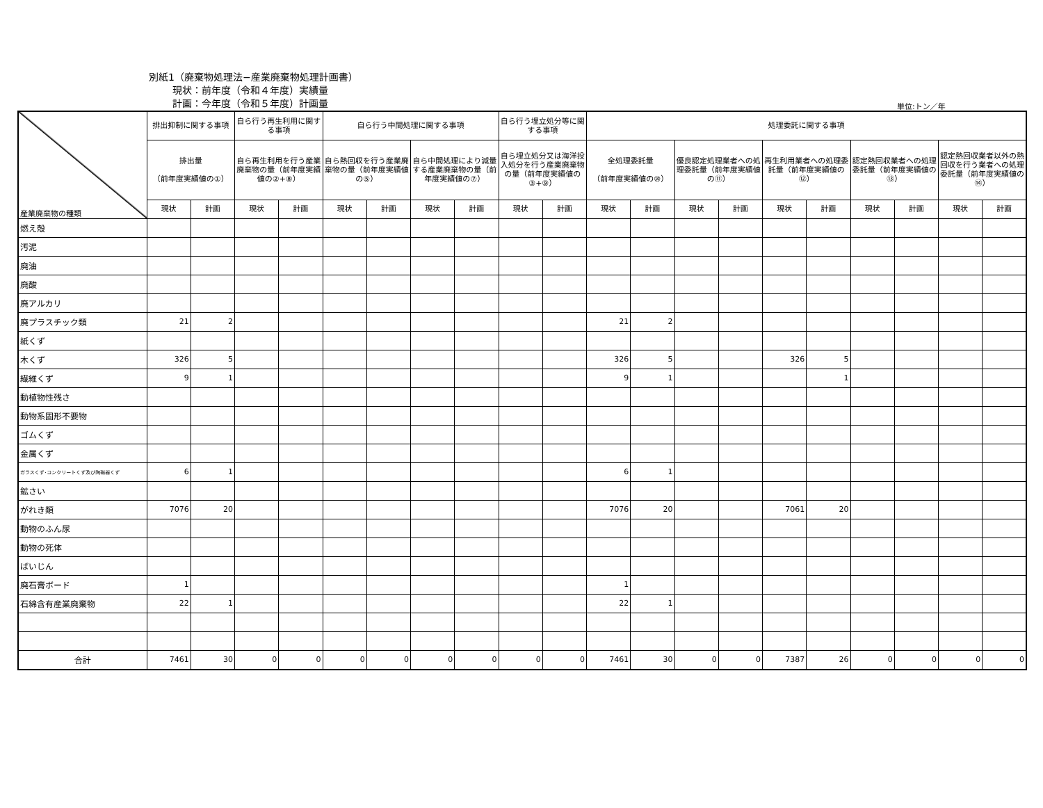別紙1（廃棄物処理法−産業廃棄物処理計画書）
現状：前年度（令和４年度）実績量
計画：今年度（令和５年度）計画量
単位:トン／年
| 産業廃棄物の種類 | 排出抑制に関する事項 | | 自ら行う再生利用に関する事項 | | 自ら行う中間処理に関する事項 | | | | 自ら行う埋立処分等に関する事項 | | 処理委託に関する事項 | | | | | | | | | |
| --- | --- | --- | --- | --- | --- | --- | --- | --- | --- | --- | --- | --- | --- | --- | --- | --- | --- | --- | --- | --- |
| | 排出量 （前年度実績値の①） | | 自ら再生利用を行う産業廃棄物の量（前年度実績値の②+⑧） | | 自ら熱回収を行う産業廃棄物の量（前年度実績値の⑤） | | 自ら中間処理により減量する産業廃棄物の量（前年度実績値の⑦） | | 自ら埋立処分又は海洋投入処分を行う産業廃棄物の量（前年度実績値の③+⑨） | | 全処理委託量 （前年度実績値の⑩） | | 優良認定処理業者への処理委託量（前年度実績値の⑪） | | 再生利用業者への処理委託量（前年度実績値の⑫） | | 認定熱回収業者への処理委託量（前年度実績値の⑬） | | 認定熱回収業者以外の熱回収を行う業者への処理委託量（前年度実績値の⑭） | |
| | 現状 | 計画 | 現状 | 計画 | 現状 | 計画 | 現状 | 計画 | 現状 | 計画 | 現状 | 計画 | 現状 | 計画 | 現状 | 計画 | 現状 | 計画 | 現状 | 計画 |
| 燃え殻 | | | | | | | | | | | | | | | | | | | | |
| 汚泥 | | | | | | | | | | | | | | | | | | | | |
| 廃油 | | | | | | | | | | | | | | | | | | | | |
| 廃酸 | | | | | | | | | | | | | | | | | | | | |
| 廃アルカリ | | | | | | | | | | | | | | | | | | | | |
| 廃プラスチック類 | 21 | 2 | | | | | | | | | 21 | 2 | | | | | | | | |
| 紙くず | | | | | | | | | | | | | | | | | | | | |
| 木くず | 326 | 5 | | | | | | | | | 326 | 5 | | | 326 | 5 | | | | |
| 繊維くず | 9 | 1 | | | | | | | | | 9 | 1 | | | | 1 | | | | |
| 動植物性残さ | | | | | | | | | | | | | | | | | | | | |
| 動物系固形不要物 | | | | | | | | | | | | | | | | | | | | |
| ゴムくず | | | | | | | | | | | | | | | | | | | | |
| 金属くず | | | | | | | | | | | | | | | | | | | | |
| ガラスくず･コンクリートくず及び陶磁器くず | 6 | 1 | | | | | | | | | 6 | 1 | | | | | | | | |
| 鉱さい | | | | | | | | | | | | | | | | | | | | |
| がれき類 | 7076 | 20 | | | | | | | | | 7076 | 20 | | | 7061 | 20 | | | | |
| 動物のふん尿 | | | | | | | | | | | | | | | | | | | | |
| 動物の死体 | | | | | | | | | | | | | | | | | | | | |
| ばいじん | | | | | | | | | | | | | | | | | | | | |
| 廃石膏ボード | 1 | | | | | | | | | | 1 | | | | | | | | | |
| 石綿含有産業廃棄物 | 22 | 1 | | | | | | | | | 22 | 1 | | | | | | | | |
| 合計 | 7461 | 30 | 0 | 0 | 0 | 0 | 0 | 0 | 0 | 0 | 7461 | 30 | 0 | 0 | 7387 | 26 | 0 | 0 | 0 | 0 |